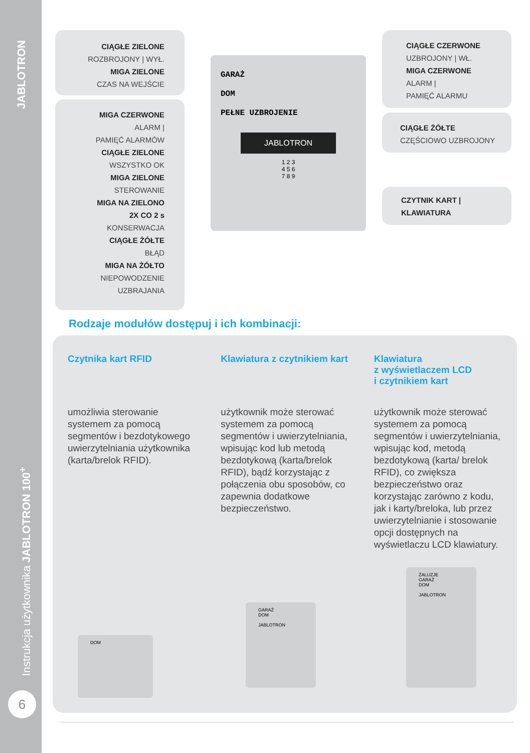JABLOTRON
Instrukcja użytkownika JABLOTRON 100<sup>+</sup>
6
CIĄGŁE ZIELONE
ROZBROJONY | WYŁ.
MIGA ZIELONE
CZAS NA WEJŚCIE
MIGA CZERWONE
ALARM |
PAMIĘĆ ALARMÓW
CIĄGŁE ZIELONE
WSZYSTKO OK
MIGA ZIELONE
STEROWANIE
MIGA NA ZIELONO
2X CO 2 s
KONSERWACJA
CIĄGŁE ŻÓŁTE
BŁĄD
MIGA NA ŻÓŁTO
NIEPOWODZENIE
UZBRAJANIA
GARAŻ
DOM
PEŁNE UZBROJENIE
JABLOTRON
1 2 3
4 5 6
7 8 9
CIĄGŁE CZERWONE
UZBROJONY | WŁ.
MIGA CZERWONE
ALARM |
PAMIĘĆ ALARMU
CIĄGŁE ŻÓŁTE
CZĘŚCIOWO UZBROJONY
CZYTNIK KART |
KLAWIATURA
Rodzaje modułów dostępuj i ich kombinacji:
Czytnika kart RFID
umożliwia sterowanie systemem za pomocą segmentów i bezdotykowego uwierzytelniania użytkownika (karta/brelok RFID).
Klawiatura z czytnikiem kart
użytkownik może sterować systemem za pomocą segmentów i uwierzytelniania, wpisując kod lub metodą bezdotykową (karta/brelok RFID), bądź korzystając z połączenia obu sposobów, co zapewnia dodatkowe bezpieczeństwo.
Klawiatura
z wyświetlaczem LCD
i czytnikiem kart
użytkownik może sterować systemem za pomocą segmentów i uwierzytelniania, wpisując kod, metodą bezdotykową (karta/ brelok RFID), co zwiększa bezpieczeństwo oraz korzystając zarówno z kodu, jak i karty/breloka, lub przez uwierzytelnianie i stosowanie opcji dostępnych na wyświetlaczu LCD klawiatury.
DOM
GARAŻ
DOM
JABLOTRON
ŻALUZJE
GARAŻ
DOM
JABLOTRON